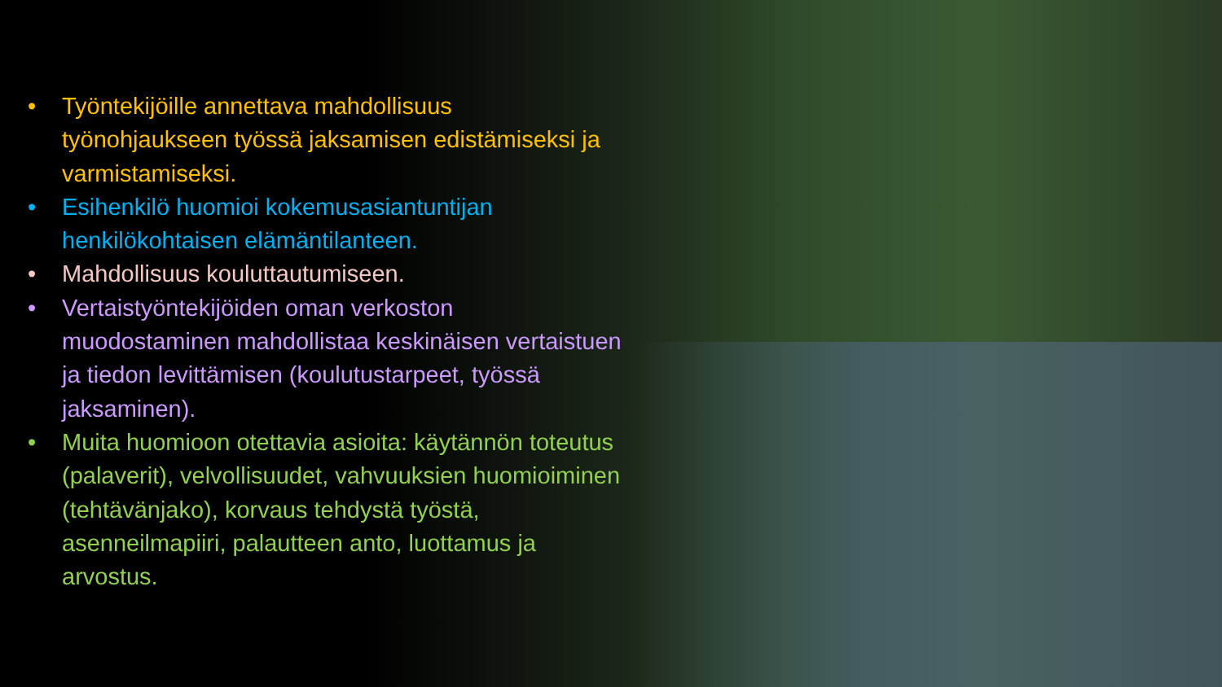• Työntekijöille annettava mahdollisuus työnohjaukseen työssä jaksamisen edistämiseksi ja varmistamiseksi.
• Esihenkilö huomioi kokemusasiantuntijan henkilökohtaisen elämäntilanteen.
• Mahdollisuus kouluttautumiseen.
• Vertaistyöntekijöiden oman verkoston muodostaminen mahdollistaa keskinäisen vertaistuen ja tiedon levittämisen (koulutustarpeet, työssä jaksaminen).
• Muita huomioon otettavia asioita: käytännön toteutus (palaverit), velvollisuudet, vahvuuksien huomioiminen (tehtävänjako), korvaus tehdystä työstä, asenneilmapiiri, palautteen anto, luottamus ja arvostus.